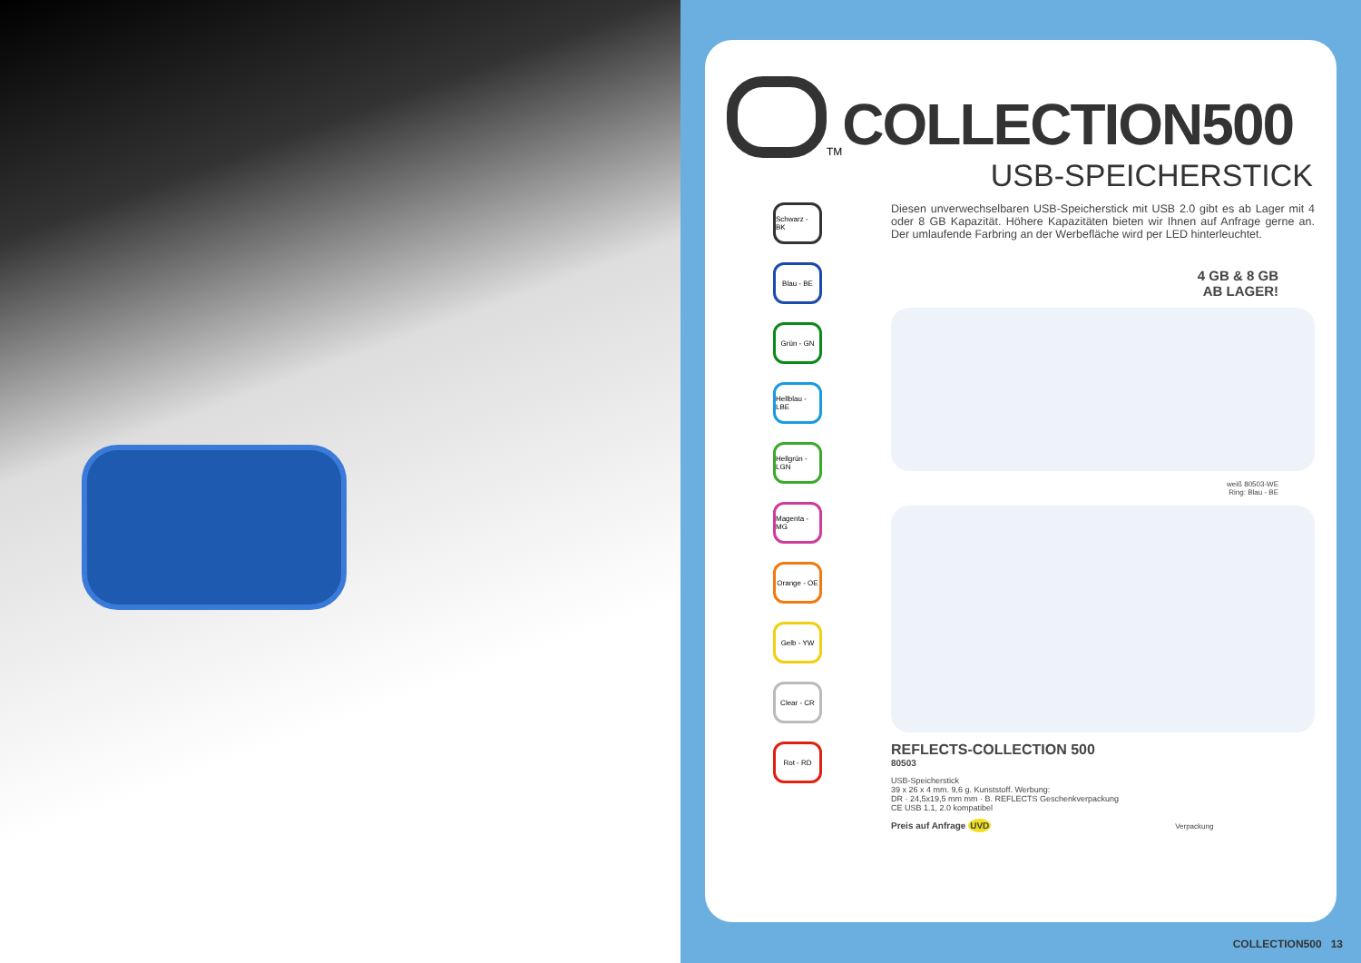<sup>TM</sup> COLLECTION500
USB-SPEICHERSTICK
Schwarz - BK
Blau - BE
Grün - GN
Hellblau - LBE
Hellgrün - LGN
Magenta - MG
Orange - OE
Gelb - YW
Clear - CR
Rot - RD
Diesen unverwechselbaren USB-Speicherstick mit USB 2.0 gibt es ab Lager mit 4 oder 8 GB Kapazität. Höhere Kapazitäten bieten wir Ihnen auf Anfrage gerne an. Der umlaufende Farbring an der Werbefläche wird per LED hinterleuchtet.
4 GB & 8 GB
AB LAGER!
weiß 80503-WE
Ring: Blau - BE
REFLECTS-COLLECTION 500
80503
USB-Speicherstick
39 x 26 x 4 mm. 9,6 g. Kunststoff. Werbung:
DR · 24,5x19,5 mm mm · B. REFLECTS Geschenkverpackung
CE USB 1.1, 2.0 kompatibel
Preis auf Anfrage UVD Verpackung
COLLECTION500 13